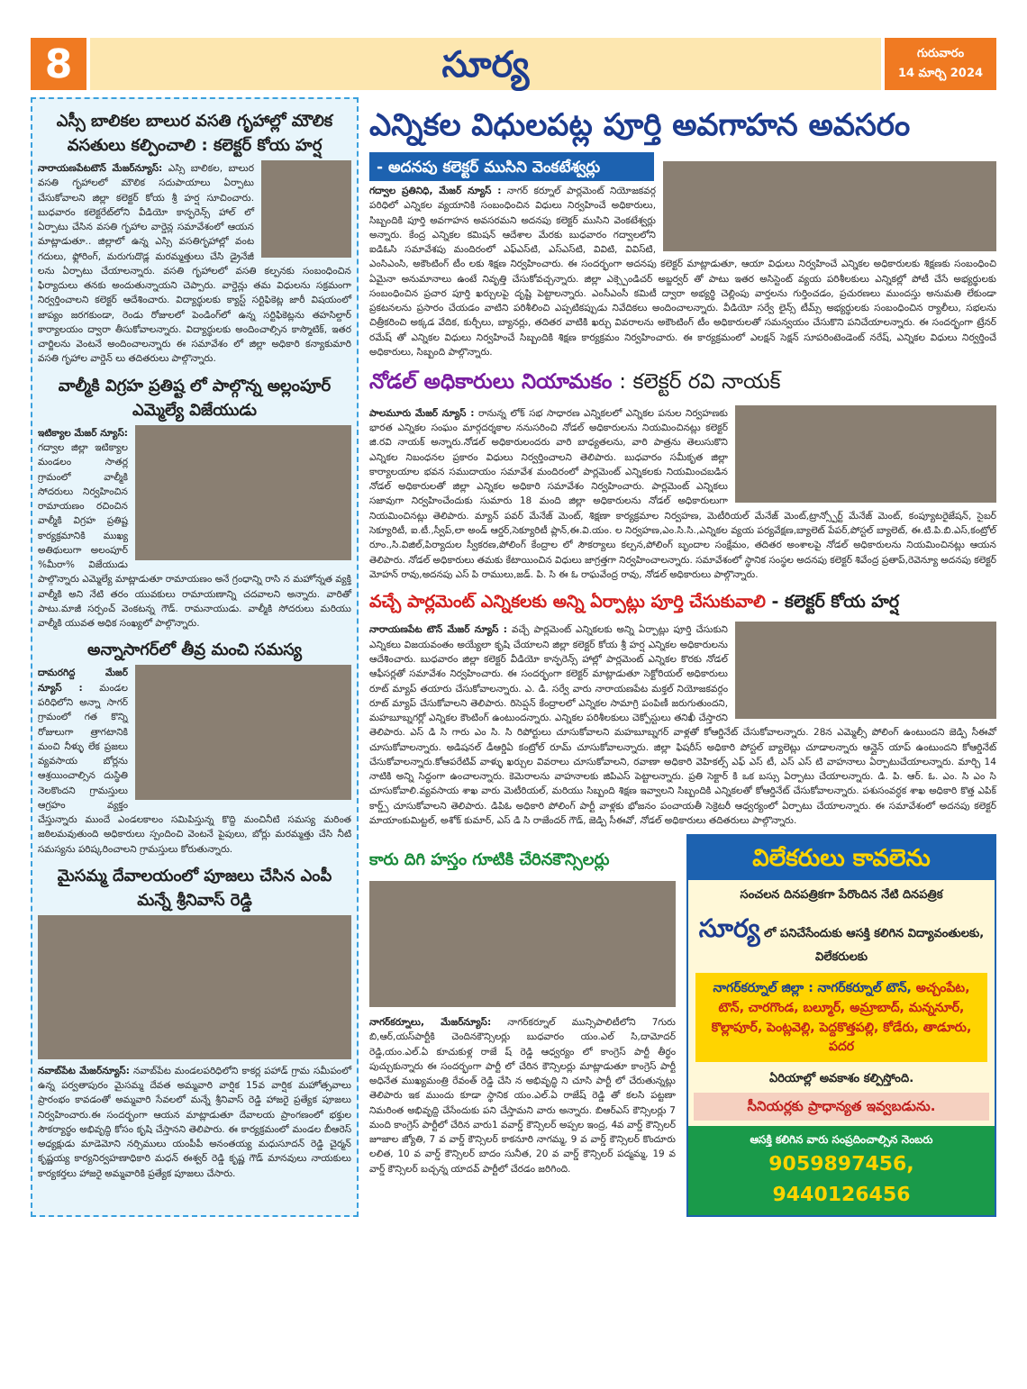8 సూర్య
గురువారం
14 మార్చి 2024
ఎస్సీ బాలికల బాలుర వసతి గృహాల్లో మౌలిక వసతులు కల్పించాలి : కలెక్టర్ కోయ హర్ష
నారాయణపేటటౌన్ మేజర్‌న్యూస్: ఎస్సి బాలికల, బాలుర వసతి గృహాలలో మౌలిక సదుపాయాలు ఏర్పాటు చేసుకోవాలని జిల్లా కలెక్టర్ కోయ శ్రీ హర్ష సూచించారు. బుధవారం కలెక్టరేట్‌లోని వీడియో కాన్ఫరెన్స్ హాల్ లో ఏర్పాటు చేసిన వసతి గృహాల వార్డెన్ల సమావేశంలో ఆయన మాట్లాడుతూ.. జిల్లాలో ఉన్న ఎస్సి వసతిగృహాల్లో వంట గదులు, ఫ్లోరింగ్, మరుగుదొడ్ల మరమ్మత్తులు చేసి డ్రైనేజీ లను ఏర్పాటు చేయాలన్నారు. వసతి గృహాలలో వసతి కల్పనకు సంబంధించిన ఫిర్యాదులు తనకు అందుతున్నాయని చెప్పారు. వార్డెన్లు తమ విధులను సక్రమంగా నిర్వర్తించాలని కలెక్టర్ ఆదేశించారు. విద్యార్థులకు క్యాస్ట్ సర్టిఫికెట్ల జారీ విషయంలో జాప్యం జరగకుండా, రెండు రోజులలో పెండింగ్‌లో ఉన్న సర్టిఫికెట్లను తహసిల్దార్ కార్యాలయం ద్వారా తీసుకోవాలన్నారు. విద్యార్థులకు అందించాల్సిన కాస్మొటిక్, ఇతర చార్జిలను వెంటనే అందించాలన్నారు ఈ సమావేశం లో జిల్లా అధికారి కన్యాకుమారి వసతి గృహాల వార్డెన్ లు తదితరులు పాల్గొన్నారు.
వాల్మీకి విగ్రహ ప్రతిష్ట లో పాల్గొన్న అల్లంపూర్ ఎమ్మెల్యే విజేయుడు
ఇటిక్యాల మేజర్ న్యూస్: గద్వాల జిల్లా ఇటిక్యాల మండలం సాతర్ల గ్రామంలో వాల్మీకి సోదరులు నిర్వహించిన రామాయణం రచించిన వాల్మీకి విగ్రహ ప్రతిష్ట కార్యక్రమానికి ముఖ్య అతిథులుగా అలంపూర్ %మీరా% విజేయుడు పాల్గొన్నారు ఎమ్మెల్యే మాట్లాడుతూ రామాయణం అనే గ్రంధాన్ని రాసి న మహోన్నత వ్యక్తి వాల్మీకి అని నేటి తరం యువకులు రామాయణాన్ని చదవాలని అన్నారు. వారితో పాటు.మాజీ సర్పంచ్ వెంకటన్న గౌడ్. రామనాయుడు. వాల్మీకి సోదరులు మరియు వాల్మీకి యువత అధిక సంఖ్యలో పాల్గొన్నారు.
అన్నాసాగర్‌లో తీవ్ర మంచి సమస్య
దామరగిద్ద మేజర్ న్యూస్ : మండల పరిధిలోని అన్నా సాగర్ గ్రామంలో గత కొన్ని రోజులుగా త్రాగటానికి మంచి నీళ్ళు లేక ప్రజలు వ్యవసాయ బోర్లను ఆశ్రయించాల్సిన దుస్థితి నెలకొందని గ్రామస్తులు ఆగ్రహం వ్యక్తం చేస్తున్నారు ముందే ఎండలకాలం సమిపిస్తున్న కొద్ది మంచినీటి సమస్య మరింత జఠిలమవుతుంది అధికారులు స్పందించి వెంటనే పైపులు, బోర్లు మరమ్మత్తు చేసి నీటి సమస్యను పరిష్కరించాలని గ్రామస్తులు కోరుతున్నారు.
మైసమ్మ దేవాలయంలో పూజలు చేసిన ఎంపీ మన్నే శ్రీనివాస్ రెడ్డి
నవాబ్‌పేట మేజర్‌న్యూస్: నవాబ్‌పేట మండలపరిధిలోని కాకర్ల పహాడ్ గ్రామ సమీపంలో ఉన్న పర్వతాపురం మైసమ్మ దేవత అమ్మవారి వార్షిక 15వ వార్షిక మహోత్సవాలు ప్రారంభం కావడంతో అమ్మవారి సేవలలో మన్నే శ్రీనివాస్ రెడ్డి హాజరై ప్రత్యేక పూజలు నిర్వహించారు.ఈ సందర్భంగా ఆయన మాట్లాడుతూ దేవాలయ ప్రాంగణంలో భక్తుల సౌకర్యార్థం అభివృద్ధి కోసం కృషి చేస్తానని తెలిపారు. ఈ కార్యక్రమంలో మండల బీఆరెస్ అధ్యక్షుడు మాడెమోని నర్సిములు యంపీపీ అనంతయ్య మధుసూదన్ రెడ్డి చైర్మన్ కృష్ణయ్య కార్యనిర్వహణాధికారి మధన్ ఈశ్వర్ రెడ్డి కృష్ణ గౌడ్ మానవులు నాయకులు కార్యకర్తలు హాజరై అమ్మవారికి ప్రత్యేక పూజలు చేసారు.
ఎన్నికల విధులపట్ల పూర్తి అవగాహన అవసరం
- అదనపు కలెక్టర్ ముసిని వెంకటేశ్వర్లు
గద్వాల ప్రతినిధి, మేజర్ న్యూస్ : నాగర్ కర్నూల్ పార్లమెంట్ నియోజకవర్గ పరిధిలో ఎన్నికల వ్యయానికి సంబంధించిన విధులు నిర్వహించే అధికారులు, సిబ్బందికి పూర్తి అవగాహన అవసరమని అదనపు కలెక్టర్ ముసిని వెంకటేశ్వర్లు అన్నారు. కేంద్ర ఎన్నికల కమిషన్ ఆదేశాల మేరకు బుధవారం గద్వాలలోని ఐడిఓసి సమావేశపు మందిరంలో ఎఫ్ఎస్‌టి, ఎస్ఎస్‌టి, వివిటి, వివిస్‌టి, ఎంసిఎంసి, అకౌంటింగ్ టీం లకు శిక్షణ నిర్వహించారు. ఈ సందర్భంగా అదనపు కలెక్టర్ మాట్లాడుతూ, ఆయా విధులు నిర్వహించే ఎన్నికల అధికారులకు శిక్షణకు సంబంధించి ఏమైనా అనుమానాలు ఉంటే నివృత్తి చేసుకోవచ్చన్నారు. జిల్లా ఎక్స్పెండిచర్ అబ్జర్వర్ తో పాటు ఇతర అసిస్టెంట్ వ్యయ పరిశీలకులు ఎన్నికల్లో పోటీ చేసే అభ్యర్థులకు సంబంధించిన ప్రచార పూర్తి ఖర్చులపై దృష్టి పెట్టాలన్నారు. ఎంసీఎంసీ కమిటీ ద్వారా అభ్యర్థి చెల్లింపు వార్తలను గుర్తించడం, ప్రచురణలు ముందస్తు అనుమతి లేకుండా ప్రకటనలను ప్రసారం చేయడం వాటిని పరిశీలించి ఎప్పటికప్పుడు నివేదికలు అందించాలన్నారు. వీడియో సర్వే లైన్స్ టీమ్స్ అభ్యర్థులకు సంబంధించిన ర్యాలీలు, సభలను చిత్రీకరించి అక్కడ వేదిక, కుర్చీలు, బ్యానర్లు, తదితర వాటికి ఖర్చు వివరాలను అకౌంటింగ్ టీం అధికారులతో సమన్వయం చేసుకొని పనిచేయాలన్నారు. ఈ సందర్భంగా ట్రేనర్ రమేష్ తో ఎన్నికల విధులు నిర్వహించే సిబ్బందికి శిక్షణ కార్యక్రమం నిర్వహించారు. ఈ కార్యక్రమంలో ఎలక్షన్ సెక్షన్ సూపరింటెండెంట్ నరేష్, ఎన్నికల విధులు నిర్వర్తించే అధికారులు, సిబ్బంది పాల్గొన్నారు.
నోడల్ అధికారులు నియామకం : కలెక్టర్ రవి నాయక్
పాలమూరు మేజర్ న్యూస్ : రానున్న లోక్ సభ సాధారణ ఎన్నికలలో ఎన్నికల పనుల నిర్వహణకు భారత ఎన్నికల సంఘం మార్గదర్శకాల ననుసరించి నోడల్ అధికారులను నియమించినట్లు కలెక్టర్ జి.రవి నాయక్ అన్నారు.నోడల్ అధికారులందరు వారి బాధ్యతలను, వారి పాత్రను తెలుసుకొని ఎన్నికల నిబంధనల ప్రకారం విధులు నిర్వర్తించాలని తెలిపారు. బుధవారం సమీకృత జిల్లా కార్యాలయాల భవన సముదాయం సమావేశ మందిరంలో పార్లమెంట్ ఎన్నికలకు నియమించబడిన నోడల్ అధికారులతో జిల్లా ఎన్నికల అధికారి సమావేశం నిర్వహించారు. పార్లమెంట్ ఎన్నికలు సజావుగా నిర్వహించేందుకు సుమారు 18 మంది జిల్లా అధికారులను నోడల్ అధికారులుగా నియమించినట్లు తెలిపారు. మ్యాన్ పవర్ మేనేజ్ మెంట్, శిక్షణా కార్యక్రమాల నిర్వహణ, మెటీరియల్ మేనేజ్ మెంట్,ట్రాన్స్పోర్ట్ మేనేజ్ మెంట్, కంప్యూటరైజేషన్, సైబర్ సెక్యూరిటీ, ఐ.టీ.,స్వీప్,లా అండ్ ఆర్డర్,సెక్యూరిటీ ప్లాన్,ఈ.వి.యం. ల నిర్వహణ,ఎం.సి.సి.,ఎన్నికల వ్యయ పర్యవేక్షణ,బ్యాలెట్ పేపర్,పోస్టల్ బ్యాలెట్, ఈ.టి.పి.బి.ఎస్,కంట్రోల్ రూం.,సి.విజిల్,పిర్యాదుల స్వీకరణ,పోలింగ్ కేంద్రాల లో సౌకర్యాలు కల్పన,పోలింగ్ బృందాల సంక్షేమం, తదితర అంశాలపై నోడల్ అధికారులను నియమించినట్లు ఆయన తెలిపారు. నోడల్ అధికారులు తమకు కేటాయించిన విధులు జాగ్రత్తగా నిర్వహించాలన్నారు. సమావేశంలో స్థానిక సంస్థల అదనపు కలెక్టర్ శివేంద్ర ప్రతాప్,రెవెన్యూ అదనపు కలెక్టర్ మోహన్ రావు,అదనపు ఎస్ పి రాములు,జడ్. పి. సి ఈ ఓ రాఘవేంద్ర రావు, నోడల్ అధికారులు పాల్గొన్నారు.
వచ్చే పార్లమెంట్ ఎన్నికలకు అన్ని ఏర్పాట్లు పూర్తి చేసుకువాలి - కలెక్టర్ కోయ హర్ష
నారాయణపేట టౌన్ మేజర్ న్యూస్ : వచ్చే పార్లమెంట్ ఎన్నికలకు అన్ని ఏర్పాట్లు పూర్తి చేసుకుని ఎన్నికలు విజయవంతం అయ్యేలా కృషి చేయాలని జిల్లా కలెక్టర్ కోయ శ్రీ హర్ష ఎన్నికల అధికారులను ఆదేశించారు. బుధవారం జిల్లా కలెక్టర్ వీడియో కాన్ఫరెన్స్ హాల్లో పార్లమెంట్ ఎన్నికల కొరకు నోడల్ ఆఫీసర్లతో సమావేశం నిర్వహించారు. ఈ సందర్భంగా కలెక్టర్ మాట్లాడుతూ సెక్టోరియల్ అధికారులు రూట్ మ్యాప్ తయారు చేసుకోవాలన్నారు. ఎ. డి. సర్వే వారు నారాయణపేట మక్తల్ నియోజకవర్గం రూట్ మ్యాప్ చేసుకోవాలని తెలిపారు. రిసెప్షన్ కేంద్రాలలో ఎన్నికల సామాగ్రి పంపిణీ జరుగుతుందని, మహబూబ్నగర్లో ఎన్నికల కౌంటింగ్ ఉంటుందన్నారు. ఎన్నికల పరిశీలకులు చెక్పోస్టులు తనిఖీ చేస్తారని తెలిపారు. ఎస్ డి సి గారు ఎం సి. సి రిపోర్టులు చూసుకోవాలని మహబూబ్నగర్ వాళ్లతో కోఆర్డినేట్ చేసుకోవాలన్నారు. 28న ఎమ్మెల్సీ పోలింగ్ ఉంటుందని జెడ్పి సీఈవో చూసుకోవాలన్నారు. అడిషనల్ డీఆర్డిఏ కంట్రోల్ రూమ్ చూసుకోవాలన్నారు. జిల్లా ఫిషరీస్ అధికారి పోస్టల్ బ్యాలెట్లు చూడాలన్నారు ఆన్లైన్ యాప్ ఉంటుందని కోఆర్డినేట్ చేసుకోవాలన్నారు.కోఆపరేటివ్ వాళ్ళు ఖర్చుల వివరాలు చూసుకోవాలని, రవాణా అధికారి వెహికల్స్ ఎఫ్ ఎస్ టీ, ఎస్ ఎస్ టి వాహనాలు ఏర్పాటుచేయాలన్నారు. మార్చి 14 నాటికి అన్ని సిద్ధంగా ఉంచాలన్నారు. కెమెరాలను వాహనాలకు జిపిఎస్ పెట్టాలన్నారు. ప్రతి సెక్టార్ కి ఒక బస్సు ఏర్పాటు చేయాలన్నారు. డి. పి. ఆర్. ఓ. ఎం. సి ఎం సి చూసుకోవాలి.వ్యవసాయ శాఖ వారు మెటీరియల్, మరియు సిబ్బంది శిక్షణ ఇవ్వాలని సిబ్బందికి ఎన్నికలతో కోఆర్డినేట్ చేసుకోవాలన్నారు. పశుసంవర్ధక శాఖ అధికారి కొత్త ఎపిక్ కార్డ్స్ చూసుకోవాలని తెలిపారు. డిపిఓ అధికారి పోలింగ్ పార్టీ వాళ్లకు భోజనం పంచాయతీ సెక్రెటరీ ఆధ్వర్యంలో ఏర్పాటు చేయాలన్నారు. ఈ సమావేశంలో అదనపు కలెక్టర్ మాయాంకుమిట్టల్, అశోక్ కుమార్, ఎస్ డి సి రాజేందర్ గౌడ్, జెడ్పి సీఈవో, నోడల్ అధికారులు తదితరులు పాల్గొన్నారు.
కారు దిగి హస్తం గూటికి చేరినకౌన్సిలర్లు
నాగర్‌కర్నూలు, మేజర్‌న్యూస్: నాగర్‌కర్నూల్ మున్సిపాలిటీలోని 7గురు బి,ఆర్,యస్‌పార్టీకి చెందినకౌన్సిలర్లు బుధవారం యం.ఎల్ సి,దామోదర్ రెడ్డి,యం.ఎల్.ఏ కూచుకుళ్ల రాజే ష్ రెడ్డి ఆధ్వర్యం లో కాంగ్రెస్ పార్టీ తీర్థం పుచ్చుకున్నారు ఈ సందర్భంగా పార్టీ లో చేరిన కౌన్సిలర్లు మాట్లాడుతూ కాంగ్రెస్ పార్టీ అధినేత ముఖ్యమంత్రి రేవంత్ రెడ్డి చేసి న అభివృద్ధి ని చూసి పార్టీ లో చేరుతున్నట్లు తెలిపారు ఇక ముందు కూడా స్థానిక యం.ఎల్.ఏ రాజేష్ రెడ్డి తో కలసి పట్టణా నిమరింత అభివృద్ది చేసేందుకు పని చేస్తామని వారు అన్నారు. బిఆర్ఎస్ కౌన్సిలర్లు 7 మంది కాంగ్రెస్ పార్టీలో చేరిన వారు1 వవార్డ్ కౌన్సిలర్ అప్పల ఇంద్ర, 4వ వార్డ్ కౌన్సిలర్ జూజాల జ్యోతి, 7 వ వార్డ్ కౌన్సిలర్ కాకనూరి నాగమ్మ, 9 వ వార్డ్ కౌన్సిలర్ కొందూరు లలిత, 10 వ వార్డ్ కౌన్సిలర్ బాదం సునీత, 20 వ వార్డ్ కౌన్సిలర్ పద్మమ్మ, 19 వ వార్డ్ కౌన్సిలర్ బచ్చన్న యాదవ్ పార్టీలో చేరడం జరిగింది.
విలేకరులు కావలెను
సంచలన దినపత్రికగా పేరొందిన నేటి దినపత్రిక
సూర్య లో పనిచేసేందుకు ఆసక్తి కలిగిన విద్యావంతులకు, విలేకరులకు
నాగర్‌కర్నూల్ జిల్లా : నాగర్‌కర్నూల్ టౌన్, అచ్చంపేట, టౌన్, చారగొండ, బల్మూర్, అమ్రాబాద్, మన్ననూర్, కొల్లాపూర్, పెంట్లవెల్లి, పెద్దకొత్తపల్లి, కోడేరు, తాడూరు, పదర
ఏరియాల్లో అవకాశం కల్పిస్తోంది.
సీనియర్లకు ప్రాధాన్యత ఇవ్వబడును.
ఆసక్తి కలిగిన వారు సంప్రదించాల్సిన నెంబరు
9059897456,
9440126456